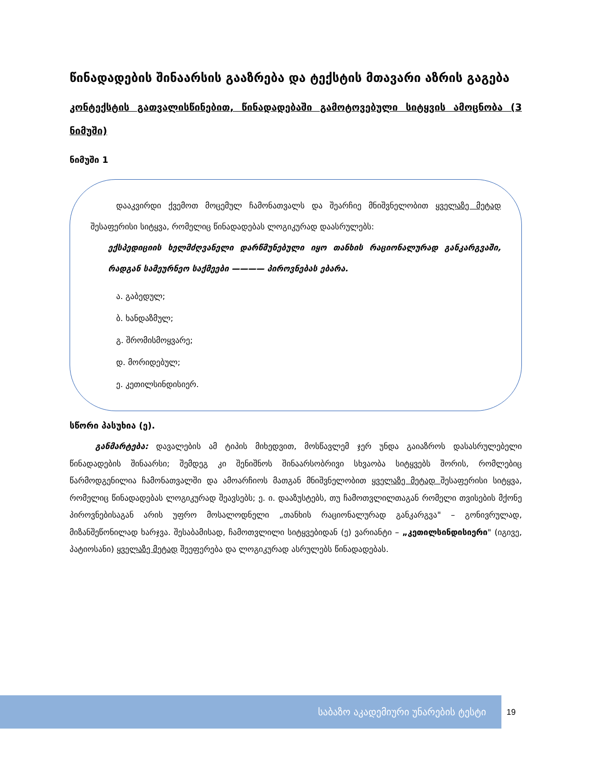წინადადების შინაარსის გააზრება და ტექსტის მთავარი აზრის გაგება
კონტექსტის გათვალისწინებით, წინადადებაში გამოტოვებული სიტყვის ამოცნობა (3 ნიმუში)
ნიმუში 1
დააკვირდი ქვემოთ მოცემულ ჩამონათვალს და შეარჩიე მნიშვნელობით ყველაზე მეტად შესაფერისი სიტყვა, რომელიც წინადადებას ლოგიკურად დაასრულებს:
ექსპედიციის ხელმძღვანელი დარწმუნებული იყო თანხის რაციონალურად განკარგვაში, რადგან სამეურნეო საქმეები ———— პიროვნებას ებარა.
ა. გაბედულ;
ბ. ხანდაზმულ;
გ. შრომისმოყვარე;
დ. მორიდებულ;
ე. კეთილსინდისიერ.
სწორი პასუხია (ე).
განმარტება: დავალების ამ ტიპის მიხედვით, მოსწავლემ ჯერ უნდა გაიაზროს დასასრულებელი წინადადების შინაარსი; შემდეგ კი შენიშნოს შინაარსობრივი სხვაობა სიტყვებს შორის, რომლებიც წარმოდგენილია ჩამონათვალში და ამოარჩიოს მათგან მნიშვნელობით ყველაზე მეტად შესაფერისი სიტყვა, რომელიც წინადადებას ლოგიკურად შეავსებს; ე. ი. დააზუსტებს, თუ ჩამოთვლილთაგან რომელი თვისების მქონე პიროვნებისაგან არის უფრო მოსალოდნელი „თანხის რაციონალურად განკარგვა" – გონივრულად, მიზანშეწონილად ხარჯვა. შესაბამისად, ჩამოთვლილი სიტყვებიდან (ე) ვარიანტი – „კეთილსინდისიერი" (იგივე, პატიოსანი) ყველაზე მეტად შეეფერება და ლოგიკურად ასრულებს წინადადებას.
საბაზო აკადემიური უნარების ტესტი 19